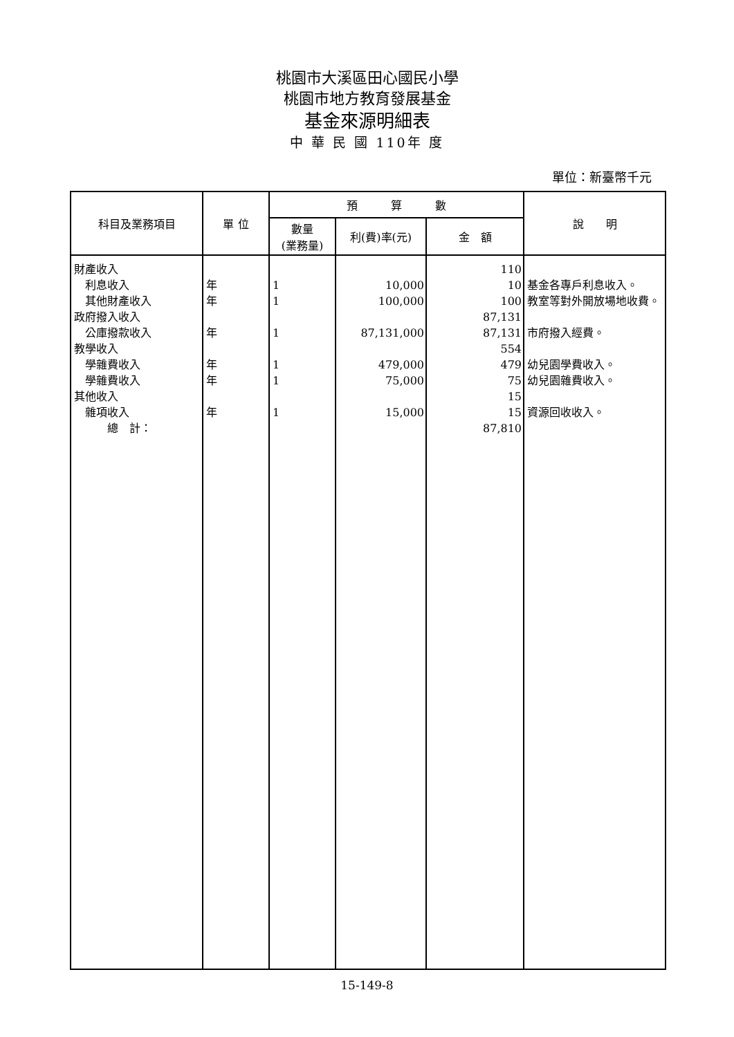桃園市大溪區田心國民小學
桃園市地方教育發展基金
基金來源明細表
中 華 民 國 110年 度
單位：新臺幣千元
| 科目及業務項目 | 單 位 | 預 算 數 | | | 說 明 |
| --- | --- | --- | --- | --- | --- |
| | | 數量 (業務量) | 利(費)率(元) | 金 額 | |
| 財產收入 | | | | 110 | |
| 利息收入 | 年 | 1 | 10,000 | 10 | 基金各專戶利息收入。 |
| 其他財產收入 | 年 | 1 | 100,000 | 100 | 教室等對外開放場地收費。 |
| 政府撥入收入 | | | | 87,131 | |
| 公庫撥款收入 | 年 | 1 | 87,131,000 | 87,131 | 市府撥入經費。 |
| 教學收入 | | | | 554 | |
| 學雜費收入 | 年 | 1 | 479,000 | 479 | 幼兒園學費收入。 |
| 學雜費收入 | 年 | 1 | 75,000 | 75 | 幼兒園雜費收入。 |
| 其他收入 | | | | 15 | |
| 雜項收入 | 年 | 1 | 15,000 | 15 | 資源回收收入。 |
| 總 計： | | | | 87,810 | |
15-149-8